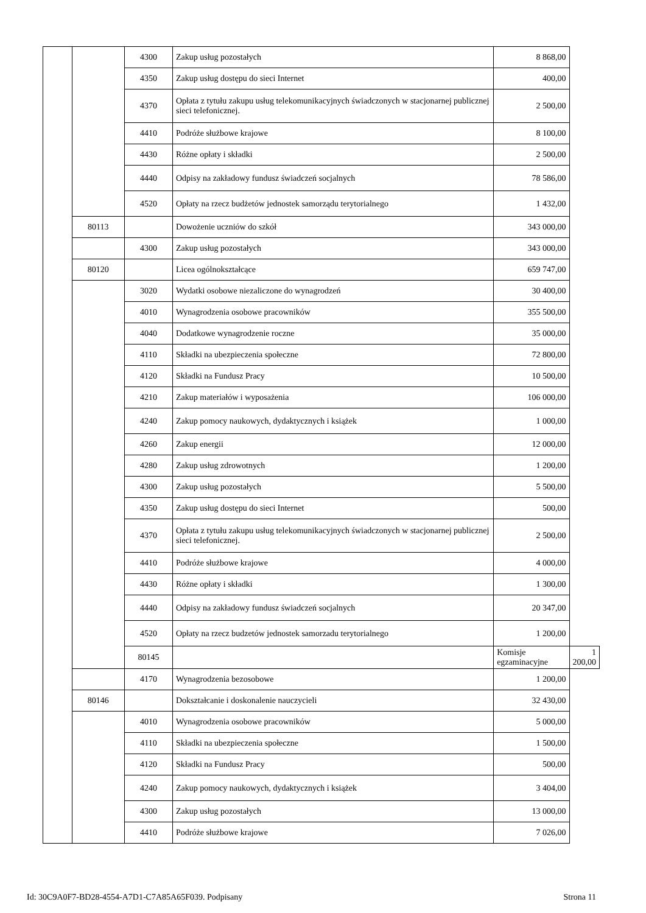| | | 4300 | Zakup usług pozostałych | 8 868,00 | |
| | | 4350 | Zakup usług dostępu do sieci Internet | 400,00 | |
| | | 4370 | Opłata z tytułu zakupu usług telekomunikacyjnych świadczonych w stacjonarnej publicznej sieci telefonicznej. | 2 500,00 | |
| | | 4410 | Podróże służbowe krajowe | 8 100,00 | |
| | | 4430 | Różne opłaty i składki | 2 500,00 | |
| | | 4440 | Odpisy na zakładowy fundusz świadczeń socjalnych | 78 586,00 | |
| | | 4520 | Opłaty na rzecz budżetów jednostek samorządu terytorialnego | 1 432,00 | |
| | 80113 | | Dowożenie uczniów do szkół | 343 000,00 | |
| | | 4300 | Zakup usług pozostałych | 343 000,00 | |
| | 80120 | | Licea ogólnokształcące | 659 747,00 | |
| | | 3020 | Wydatki osobowe niezaliczone do wynagrodzeń | 30 400,00 | |
| | | 4010 | Wynagrodzenia osobowe pracowników | 355 500,00 | |
| | | 4040 | Dodatkowe wynagrodzenie roczne | 35 000,00 | |
| | | 4110 | Składki na ubezpieczenia społeczne | 72 800,00 | |
| | | 4120 | Składki na Fundusz Pracy | 10 500,00 | |
| | | 4210 | Zakup materiałów i wyposażenia | 106 000,00 | |
| | | 4240 | Zakup pomocy naukowych, dydaktycznych i książek | 1 000,00 | |
| | | 4260 | Zakup energii | 12 000,00 | |
| | | 4280 | Zakup usług zdrowotnych | 1 200,00 | |
| | | 4300 | Zakup usług pozostałych | 5 500,00 | |
| | | 4350 | Zakup usług dostępu do sieci Internet | 500,00 | |
| | | 4370 | Opłata z tytułu zakupu usług telekomunikacyjnych świadczonych w stacjonarnej publicznej sieci telefonicznej. | 2 500,00 | |
| | | 4410 | Podróże służbowe krajowe | 4 000,00 | |
| | | 4430 | Różne opłaty i składki | 1 300,00 | |
| | | 4440 | Odpisy na zakładowy fundusz świadczeń socjalnych | 20 347,00 | |
| | | 4520 | Opłaty na rzecz budzetów jednostek samorzadu terytorialnego | 1 200,00 | |
| | | 80145 | | Komisje egzaminacyjne | 1 200,00 |
| | | 4170 | Wynagrodzenia bezosobowe | 1 200,00 | |
| | 80146 | | Dokształcanie i doskonalenie nauczycieli | 32 430,00 | |
| | | 4010 | Wynagrodzenia osobowe pracowników | 5 000,00 | |
| | | 4110 | Składki na ubezpieczenia społeczne | 1 500,00 | |
| | | 4120 | Składki na Fundusz Pracy | 500,00 | |
| | | 4240 | Zakup pomocy naukowych, dydaktycznych i książek | 3 404,00 | |
| | | 4300 | Zakup usług pozostałych | 13 000,00 | |
| | | 4410 | Podróże służbowe krajowe | 7 026,00 | |
Id: 30C9A0F7-BD28-4554-A7D1-C7A85A65F039. Podpisany Strona 11